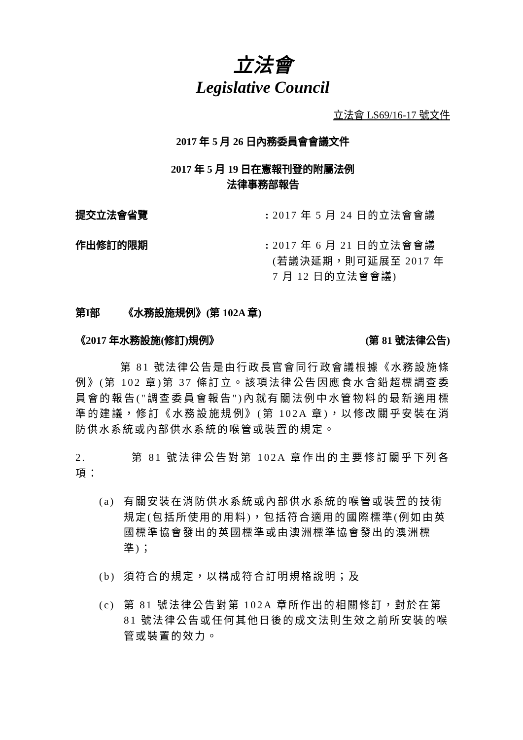立法會
Legislative Council
立法會 LS69/16-17 號文件
2017 年 5 月 26 日內務委員會會議文件
2017 年 5 月 19 日在憲報刊登的附屬法例
法律事務部報告
提交立法會省覽 : 2017 年 5 月 24 日的立法會會議
作出修訂的限期 : 2017 年 6 月 21 日的立法會會議(若議決延期，則可延展至 2017 年 7 月 12 日的立法會會議)
第I部 《水務設施規例》(第 102A 章)
《2017 年水務設施(修訂)規例》 (第 81 號法律公告)
第 81 號法律公告是由行政長官會同行政會議根據《水務設施條例》(第 102 章)第 37 條訂立。該項法律公告因應食水含鉛超標調查委員會的報告("調查委員會報告")內就有關法例中水管物料的最新適用標準的建議，修訂《水務設施規例》(第 102A 章)，以修改關乎安裝在消防供水系統或內部供水系統的喉管或裝置的規定。
2. 第 81 號法律公告對第 102A 章作出的主要修訂關乎下列各項：
(a) 有關安裝在消防供水系統或內部供水系統的喉管或裝置的技術規定(包括所使用的用料)，包括符合適用的國際標準(例如由英國標準協會發出的英國標準或由澳洲標準協會發出的澳洲標準)；
(b) 須符合的規定，以構成符合訂明規格說明；及
(c) 第 81 號法律公告對第 102A 章所作出的相關修訂，對於在第 81 號法律公告或任何其他日後的成文法則生效之前所安裝的喉管或裝置的效力。